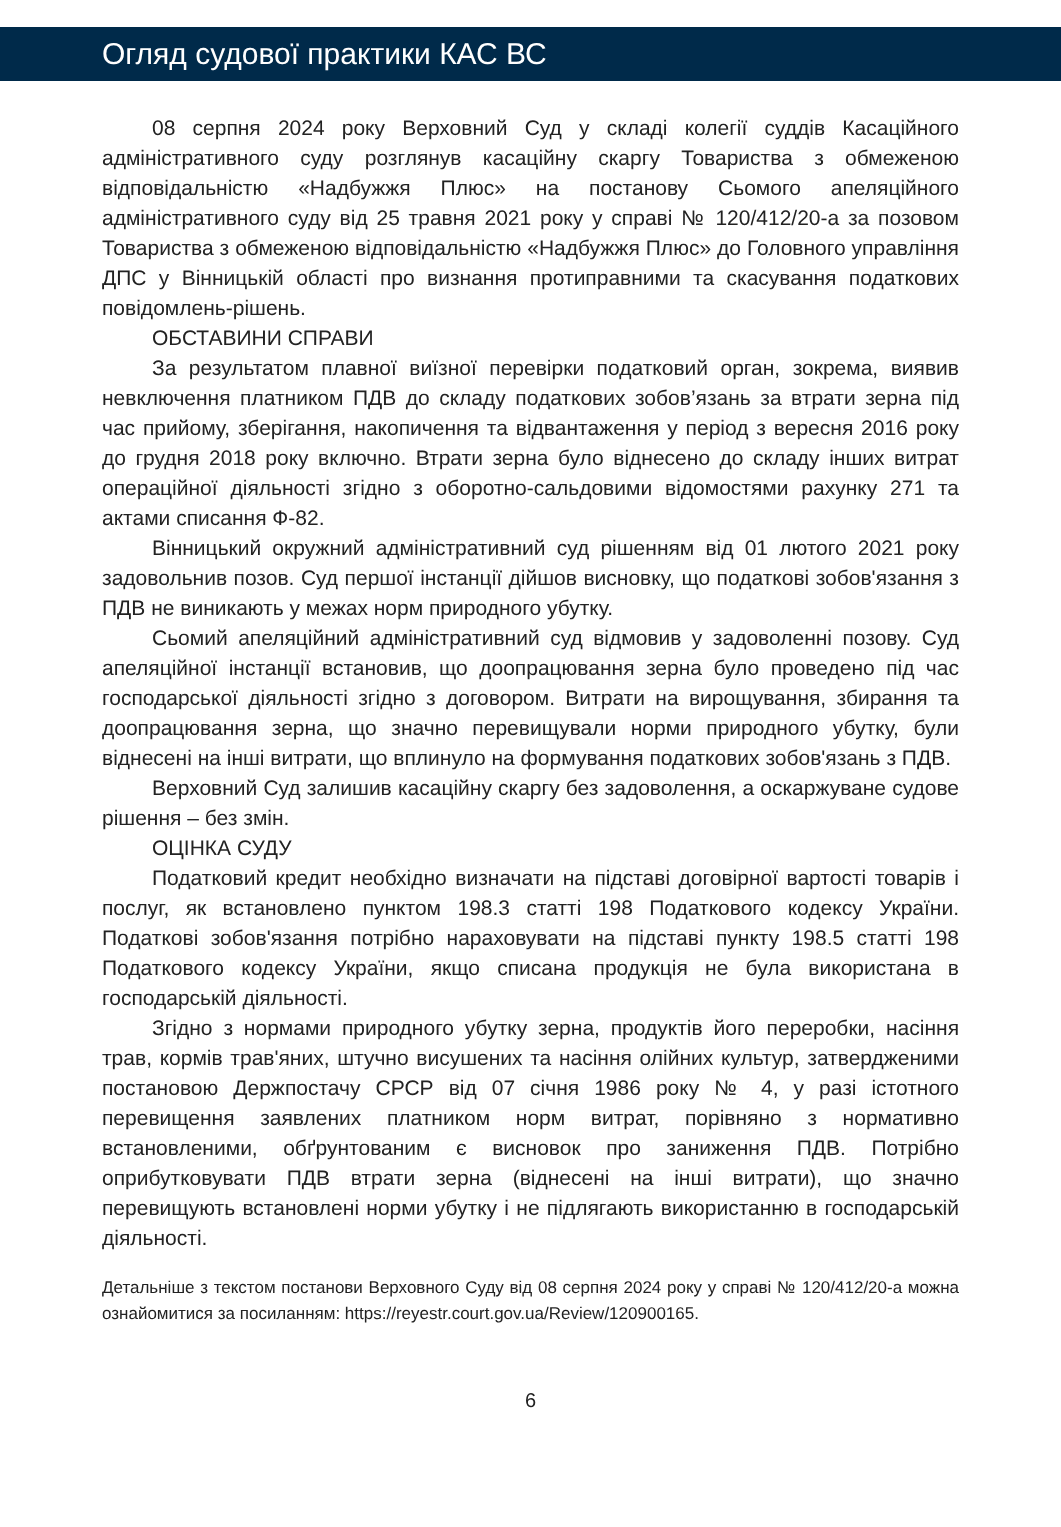Огляд судової практики КАС ВС
08 серпня 2024 року Верховний Суд у складі колегії суддів Касаційного адміністративного суду розглянув касаційну скаргу Товариства з обмеженою відповідальністю «Надбужжя Плюс» на постанову Сьомого апеляційного адміністративного суду від 25 травня 2021 року у справі № 120/412/20-а за позовом Товариства з обмеженою відповідальністю «Надбужжя Плюс» до Головного управління ДПС у Вінницькій області про визнання протиправними та скасування податкових повідомлень-рішень.
ОБСТАВИНИ СПРАВИ
За результатом плавної виїзної перевірки податковий орган, зокрема, виявив невключення платником ПДВ до складу податкових зобов’язань за втрати зерна під час прийому, зберігання, накопичення та відвантаження у період з вересня 2016 року до грудня 2018 року включно. Втрати зерна було віднесено до складу інших витрат операційної діяльності згідно з оборотно-сальдовими відомостями рахунку 271 та актами списання Ф-82.
Вінницький окружний адміністративний суд рішенням від 01 лютого 2021 року задовольнив позов. Суд першої інстанції дійшов висновку, що податкові зобов'язання з ПДВ не виникають у межах норм природного убутку.
Сьомий апеляційний адміністративний суд відмовив у задоволенні позову. Суд апеляційної інстанції встановив, що доопрацювання зерна було проведено під час господарської діяльності згідно з договором. Витрати на вирощування, збирання та доопрацювання зерна, що значно перевищували норми природного убутку, були віднесені на інші витрати, що вплинуло на формування податкових зобов'язань з ПДВ.
Верховний Суд залишив касаційну скаргу без задоволення, а оскаржуване судове рішення – без змін.
ОЦІНКА СУДУ
Податковий кредит необхідно визначати на підставі договірної вартості товарів і послуг, як встановлено пунктом 198.3 статті 198 Податкового кодексу України. Податкові зобов'язання потрібно нараховувати на підставі пункту 198.5 статті 198 Податкового кодексу України, якщо списана продукція не була використана в господарській діяльності.
Згідно з нормами природного убутку зерна, продуктів його переробки, насіння трав, кормів трав'яних, штучно висушених та насіння олійних культур, затвердженими постановою Держпостачу СРСР від 07 січня 1986 року № 4, у разі істотного перевищення заявлених платником норм витрат, порівняно з нормативно встановленими, обґрунтованим є висновок про заниження ПДВ. Потрібно оприбутковувати ПДВ втрати зерна (віднесені на інші витрати), що значно перевищують встановлені норми убутку і не підлягають використанню в господарській діяльності.
Детальніше з текстом постанови Верховного Суду від 08 серпня 2024 року у справі № 120/412/20-а можна ознайомитися за посиланням: https://reyestr.court.gov.ua/Review/120900165.
6